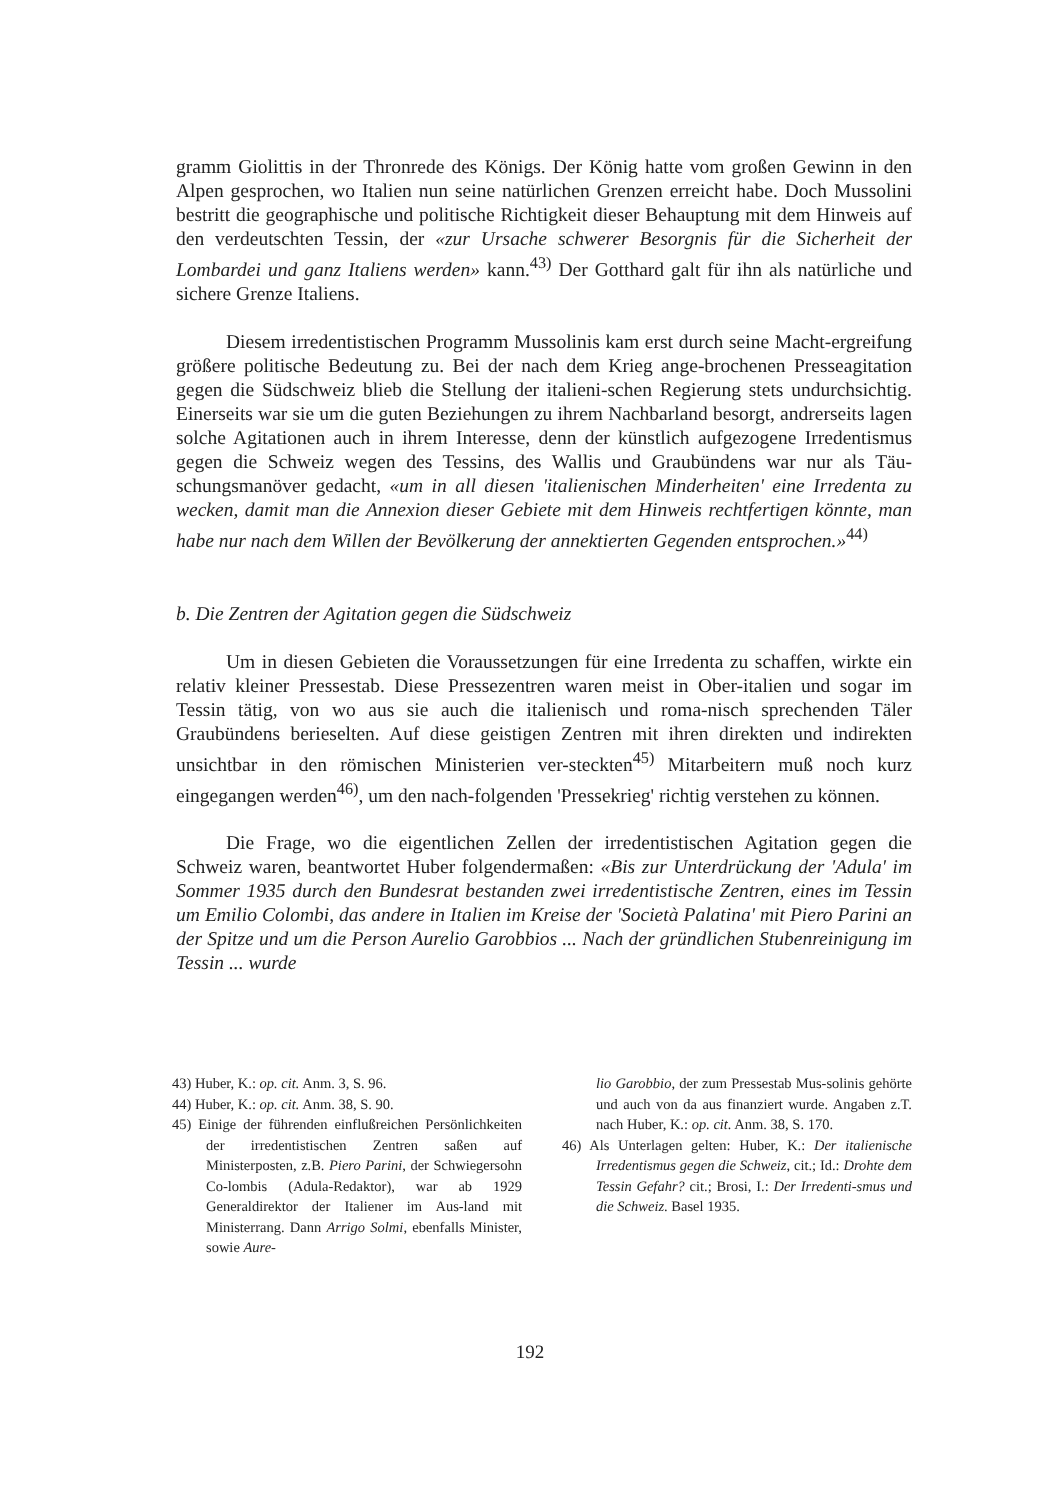gramm Giolittis in der Thronrede des Königs. Der König hatte vom großen Gewinn in den Alpen gesprochen, wo Italien nun seine natürlichen Grenzen erreicht habe. Doch Mussolini bestritt die geographische und politische Richtigkeit dieser Behauptung mit dem Hinweis auf den verdeutschten Tessin, der «zur Ursache schwerer Besorgnis für die Sicherheit der Lombardei und ganz Italiens werden» kann.<sup>43)</sup> Der Gotthard galt für ihn als natürliche und sichere Grenze Italiens.
Diesem irredentistischen Programm Mussolinis kam erst durch seine Macht-ergreifung größere politische Bedeutung zu. Bei der nach dem Krieg ange-brochenen Presseagitation gegen die Südschweiz blieb die Stellung der italieni-schen Regierung stets undurchsichtig. Einerseits war sie um die guten Beziehungen zu ihrem Nachbarland besorgt, andrerseits lagen solche Agitationen auch in ihrem Interesse, denn der künstlich aufgezogene Irredentismus gegen die Schweiz wegen des Tessins, des Wallis und Graubündens war nur als Täu-schungsmanöver gedacht, «um in all diesen 'italienischen Minderheiten' eine Irredenta zu wecken, damit man die Annexion dieser Gebiete mit dem Hinweis rechtfertigen könnte, man habe nur nach dem Willen der Bevölkerung der annektierten Gegenden entsprochen.»<sup>44)</sup>
b. Die Zentren der Agitation gegen die Südschweiz
Um in diesen Gebieten die Voraussetzungen für eine Irredenta zu schaffen, wirkte ein relativ kleiner Pressestab. Diese Pressezentren waren meist in Ober-italien und sogar im Tessin tätig, von wo aus sie auch die italienisch und roma-nisch sprechenden Täler Graubündens berieselten. Auf diese geistigen Zentren mit ihren direkten und indirekten unsichtbar in den römischen Ministerien ver-steckten<sup>45)</sup> Mitarbeitern muß noch kurz eingegangen werden<sup>46)</sup>, um den nach-folgenden 'Pressekrieg' richtig verstehen zu können.
Die Frage, wo die eigentlichen Zellen der irredentistischen Agitation gegen die Schweiz waren, beantwortet Huber folgendermaßen: «Bis zur Unterdrückung der 'Adula' im Sommer 1935 durch den Bundesrat bestanden zwei irredentistische Zentren, eines im Tessin um Emilio Colombi, das andere in Italien im Kreise der 'Società Palatina' mit Piero Parini an der Spitze und um die Person Aurelio Garobbios ... Nach der gründlichen Stubenreinigung im Tessin ... wurde
43) Huber, K.: op. cit. Anm. 3, S. 96.
44) Huber, K.: op. cit. Anm. 38, S. 90.
45) Einige der führenden einflußreichen Persönlichkeiten der irredentistischen Zentren saßen auf Ministerposten, z.B. Piero Parini, der Schwiegersohn Co-lombis (Adula-Redaktor), war ab 1929 Generaldirektor der Italiener im Aus-land mit Ministerrang. Dann Arrigo Solmi, ebenfalls Minister, sowie Aure-
lio Garobbio, der zum Pressestab Mus-solinis gehörte und auch von da aus finanziert wurde. Angaben z.T. nach Huber, K.: op. cit. Anm. 38, S. 170.
46) Als Unterlagen gelten: Huber, K.: Der italienische Irredentismus gegen die Schweiz, cit.; Id.: Drohte dem Tessin Gefahr? cit.; Brosi, I.: Der Irredenti-smus und die Schweiz. Basel 1935.
192